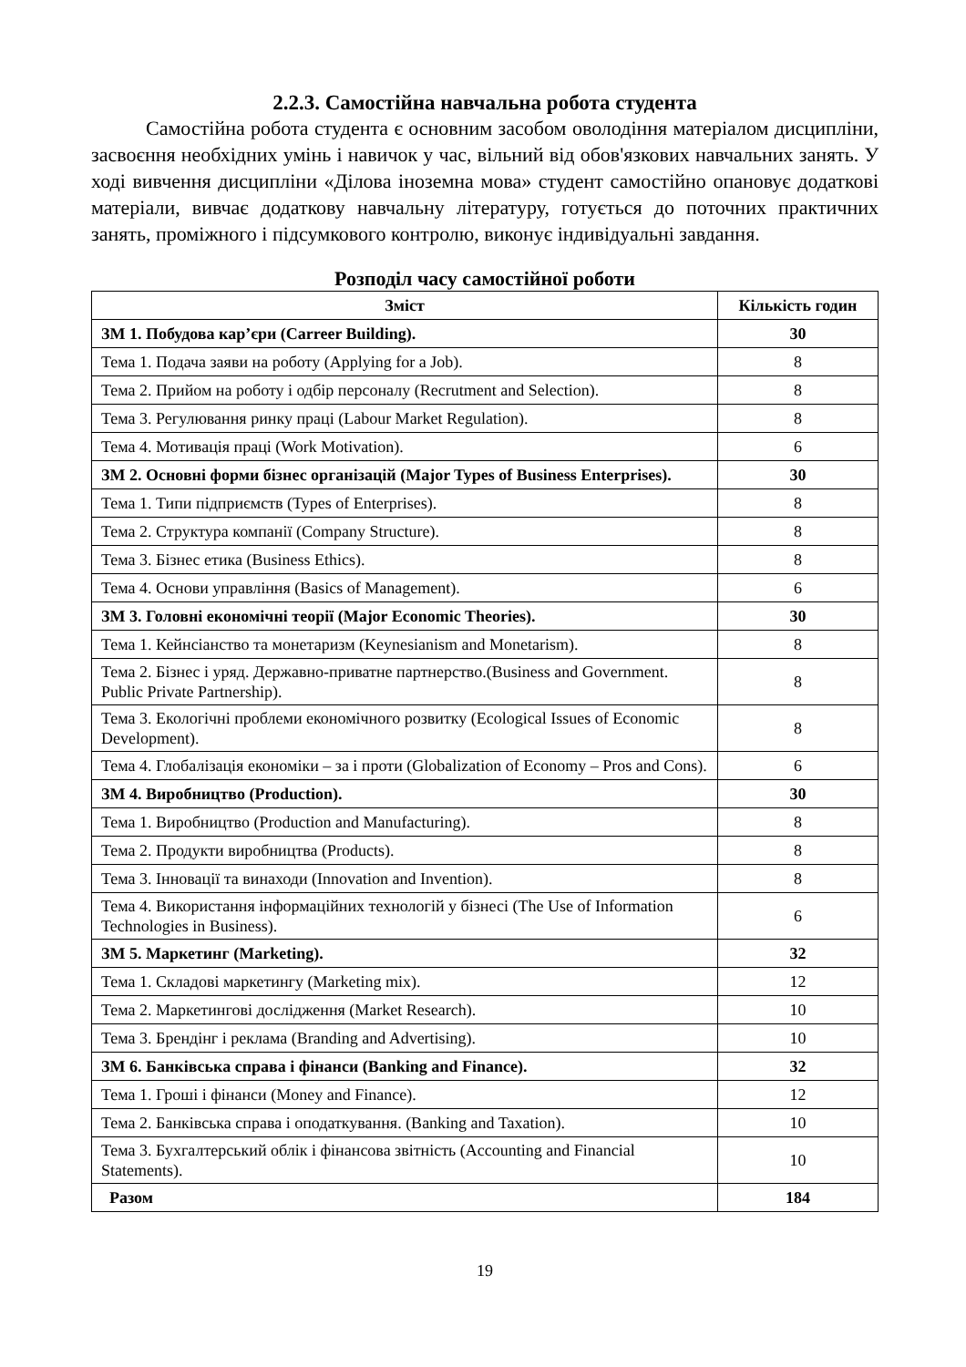2.2.3. Самостійна навчальна робота студента
Самостійна робота студента є основним засобом оволодіння матеріалом дисципліни, засвоєння необхідних умінь і навичок у час, вільний від обов'язкових навчальних занять. У ході вивчення дисципліни «Ділова іноземна мова» студент самостійно опановує додаткові матеріали, вивчає додаткову навчальну літературу, готується до поточних практичних занять, проміжного і підсумкового контролю, виконує індивідуальні завдання.
Розподіл часу самостійної роботи
| Зміст | Кількість годин |
| --- | --- |
| ЗМ 1. Побудова кар’єри (Carreer Building). | 30 |
| Тема 1. Подача заяви на роботу (Applying for a Job). | 8 |
| Тема 2. Прийом на роботу і одбір персоналу (Recrutment and Selection). | 8 |
| Тема 3. Регулювання ринку праці (Labour Market Regulation). | 8 |
| Тема 4. Мотивація праці (Work Motivation). | 6 |
| ЗМ 2. Основні форми бізнес організацій (Major Types of Business Enterprises). | 30 |
| Тема 1. Типи підприємств (Types of Enterprises). | 8 |
| Тема 2. Структура компанії (Company Structure). | 8 |
| Тема 3. Бізнес етика (Business Ethics). | 8 |
| Тема 4. Основи управління (Basics of Management). | 6 |
| ЗМ 3. Головні економічні теорії (Major Economic Theories). | 30 |
| Тема 1. Кейнсіанство та монетаризм (Keynesianism and Monetarism). | 8 |
| Тема 2. Бізнес і уряд. Державно-приватне партнерство.(Business and Government. Public Private Partnership). | 8 |
| Тема 3. Екологічні проблеми економічного розвитку (Ecological Issues of Economic Development). | 8 |
| Тема 4. Глобалізація економіки – за і проти (Globalization of Economy – Pros and Cons). | 6 |
| ЗМ 4. Виробництво (Production). | 30 |
| Тема 1. Виробництво (Production and Manufacturing). | 8 |
| Тема 2. Продукти виробництва (Products). | 8 |
| Тема 3. Інновації та винаходи (Innovation and Invention). | 8 |
| Тема 4. Використання інформаційних технологій у бізнесі (The Use of Information Technologies in Business). | 6 |
| ЗМ 5. Маркетинг (Marketing). | 32 |
| Тема 1. Складові маркетингу (Marketing mix). | 12 |
| Тема 2. Маркетингові дослідження (Market Research). | 10 |
| Тема 3. Брендінг і реклама (Branding and Advertising). | 10 |
| ЗМ 6. Банківська справа і фінанси (Banking and Finance). | 32 |
| Тема 1. Гроші і фінанси (Money and Finance). | 12 |
| Тема 2. Банківська справа і оподаткування. (Banking and Taxation). | 10 |
| Тема 3. Бухгалтерський облік і фінансова звітність (Accounting and Financial Statements). | 10 |
| Разом | 184 |
19